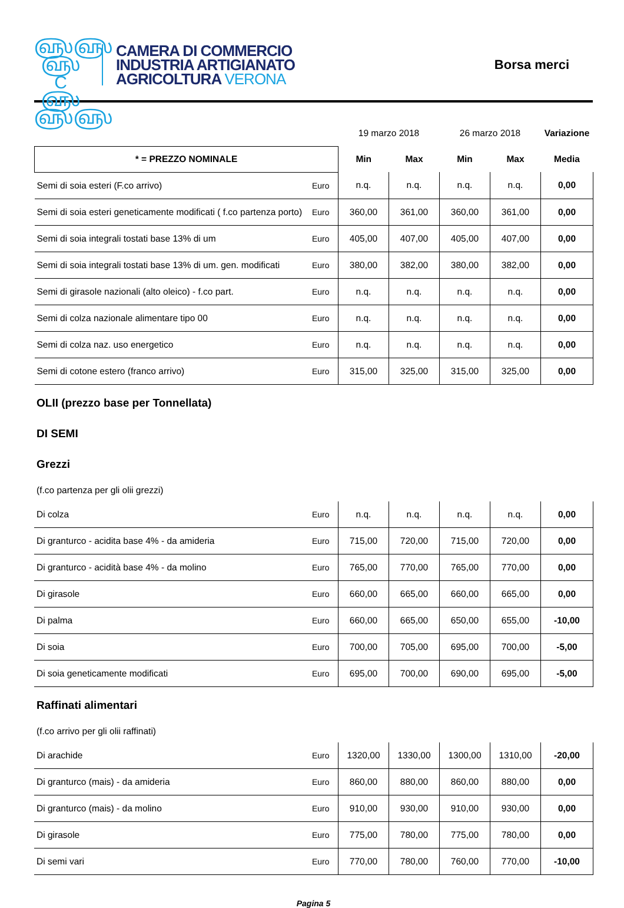௵௵
௵ C ௵
௵௵
CAMERA DI COMMERCIO
INDUSTRIA ARTIGIANATO
AGRICOLTURA VERONA
Borsa merci
| | | 19 marzo 2018 | | 26 marzo 2018 | | Variazione |
| * = PREZZO NOMINALE | | Min | Max | Min | Max | Media |
| Semi di soia esteri (F.co arrivo) | Euro | n.q. | n.q. | n.q. | n.q. | 0,00 |
| Semi di soia esteri geneticamente modificati ( f.co partenza porto) | Euro | 360,00 | 361,00 | 360,00 | 361,00 | 0,00 |
| Semi di soia integrali tostati base 13% di um | Euro | 405,00 | 407,00 | 405,00 | 407,00 | 0,00 |
| Semi di soia integrali tostati base 13% di um. gen. modificati | Euro | 380,00 | 382,00 | 380,00 | 382,00 | 0,00 |
| Semi di girasole nazionali (alto oleico) - f.co part. | Euro | n.q. | n.q. | n.q. | n.q. | 0,00 |
| Semi di colza nazionale alimentare tipo 00 | Euro | n.q. | n.q. | n.q. | n.q. | 0,00 |
| Semi di colza naz. uso energetico | Euro | n.q. | n.q. | n.q. | n.q. | 0,00 |
| Semi di cotone estero (franco arrivo) | Euro | 315,00 | 325,00 | 315,00 | 325,00 | 0,00 |
OLII (prezzo base per Tonnellata)
DI SEMI
Grezzi
(f.co partenza per gli olii grezzi)
| Di colza | Euro | n.q. | n.q. | n.q. | n.q. | 0,00 |
| Di granturco - acidita base 4% - da amideria | Euro | 715,00 | 720,00 | 715,00 | 720,00 | 0,00 |
| Di granturco - acidità base 4% - da molino | Euro | 765,00 | 770,00 | 765,00 | 770,00 | 0,00 |
| Di girasole | Euro | 660,00 | 665,00 | 660,00 | 665,00 | 0,00 |
| Di palma | Euro | 660,00 | 665,00 | 650,00 | 655,00 | -10,00 |
| Di soia | Euro | 700,00 | 705,00 | 695,00 | 700,00 | -5,00 |
| Di soia geneticamente modificati | Euro | 695,00 | 700,00 | 690,00 | 695,00 | -5,00 |
Raffinati alimentari
(f.co arrivo per gli olii raffinati)
| Di arachide | Euro | 1320,00 | 1330,00 | 1300,00 | 1310,00 | -20,00 |
| Di granturco (mais) - da amideria | Euro | 860,00 | 880,00 | 860,00 | 880,00 | 0,00 |
| Di granturco (mais) - da molino | Euro | 910,00 | 930,00 | 910,00 | 930,00 | 0,00 |
| Di girasole | Euro | 775,00 | 780,00 | 775,00 | 780,00 | 0,00 |
| Di semi vari | Euro | 770,00 | 780,00 | 760,00 | 770,00 | -10,00 |
Pagina 5